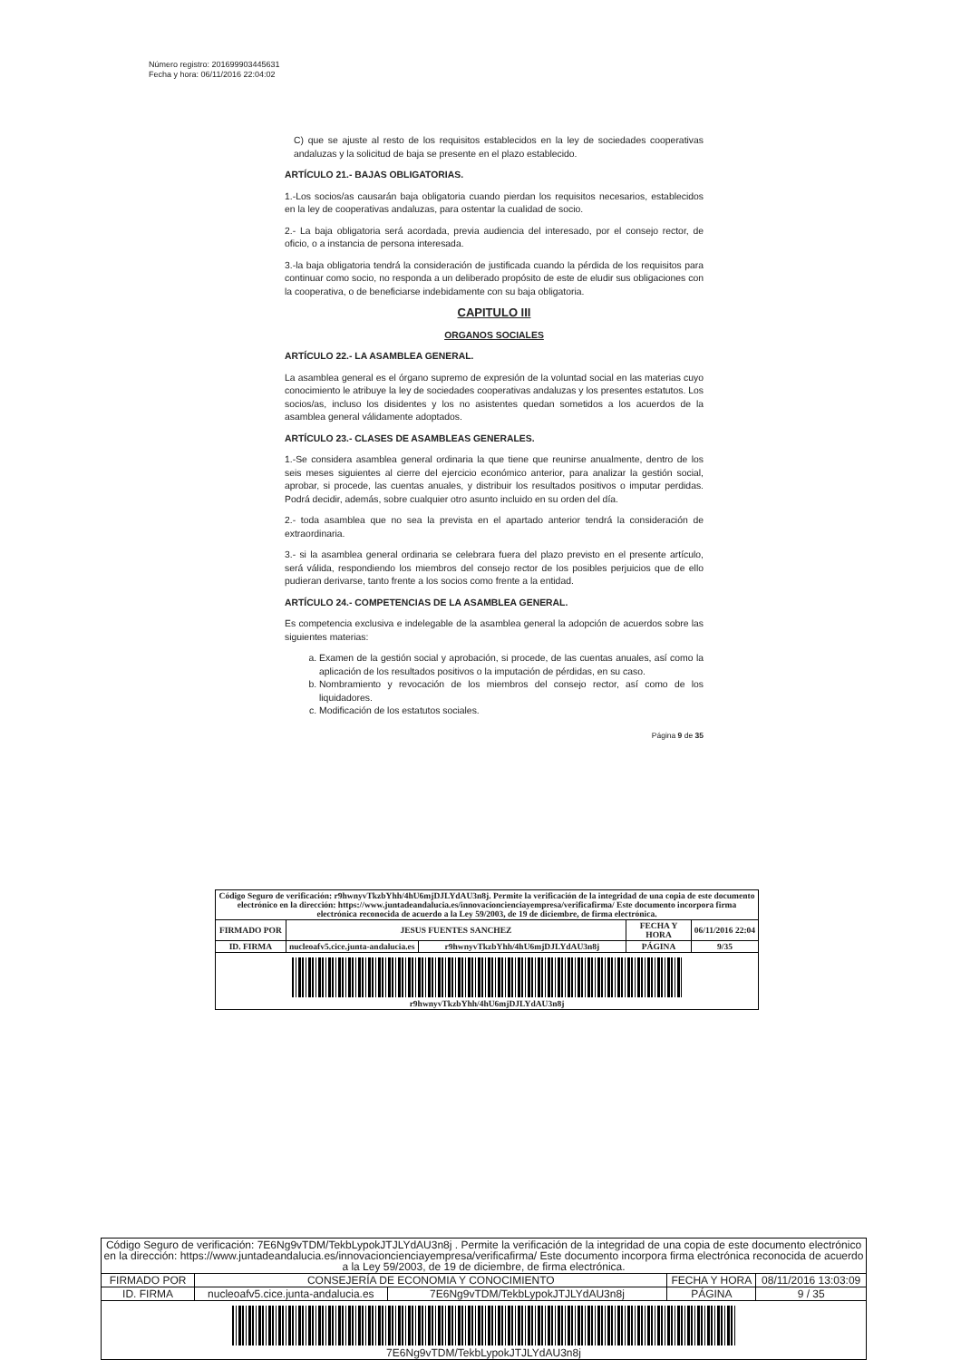Número registro: 201699903445631
Fecha y hora: 06/11/2016 22:04:02
C) que se ajuste al resto de los requisitos establecidos en la ley de sociedades cooperativas andaluzas y la solicitud de baja se presente en el plazo establecido.
ARTÍCULO 21.- BAJAS OBLIGATORIAS.
1.-Los socios/as causarán baja obligatoria cuando pierdan los requisitos necesarios, establecidos en la ley de cooperativas andaluzas, para ostentar la cualidad de socio.
2.- La baja obligatoria será acordada, previa audiencia del interesado, por el consejo rector, de oficio, o a instancia de persona interesada.
3.-la baja obligatoria tendrá la consideración de justificada cuando la pérdida de los requisitos para continuar como socio, no responda a un deliberado propósito de este de eludir sus obligaciones con la cooperativa, o de beneficiarse indebidamente con su baja obligatoria.
CAPITULO III
ORGANOS SOCIALES
ARTÍCULO 22.- LA ASAMBLEA GENERAL.
La asamblea general es el órgano supremo de expresión de la voluntad social en las materias cuyo conocimiento le atribuye la ley de sociedades cooperativas andaluzas y los presentes estatutos. Los socios/as, incluso los disidentes y los no asistentes quedan sometidos a los acuerdos de la asamblea general válidamente adoptados.
ARTÍCULO 23.- CLASES DE ASAMBLEAS GENERALES.
1.-Se considera asamblea general ordinaria la que tiene que reunirse anualmente, dentro de los seis meses siguientes al cierre del ejercicio económico anterior, para analizar la gestión social, aprobar, si procede, las cuentas anuales, y distribuir los resultados positivos o imputar perdidas. Podrá decidir, además, sobre cualquier otro asunto incluido en su orden del día.
2.- toda asamblea que no sea la prevista en el apartado anterior tendrá la consideración de extraordinaria.
3.- si la asamblea general ordinaria se celebrara fuera del plazo previsto en el presente artículo, será válida, respondiendo los miembros del consejo rector de los posibles perjuicios que de ello pudieran derivarse, tanto frente a los socios como frente a la entidad.
ARTÍCULO 24.- COMPETENCIAS DE LA ASAMBLEA GENERAL.
Es competencia exclusiva e indelegable de la asamblea general la adopción de acuerdos sobre las siguientes materias:
a. Examen de la gestión social y aprobación, si procede, de las cuentas anuales, así como la aplicación de los resultados positivos o la imputación de pérdidas, en su caso.
b. Nombramiento y revocación de los miembros del consejo rector, así como de los liquidadores.
c. Modificación de los estatutos sociales.
Página 9 de 35
| Código Seguro de verificación: r9hwnyvTkzbYhh/4hU6mjDJLYdAU3n8j. Permite la verificación de la integridad de una copia de este documento electrónico en la dirección: https://www.juntadeandalucia.es/innovacioncienciayempresa/verificafirma/ Este documento incorpora firma electrónica reconocida de acuerdo a la Ley 59/2003, de 19 de diciembre, de firma electrónica. | | | | |
| FIRMADO POR | JESUS FUENTES SANCHEZ | | FECHA Y HORA | 06/11/2016 22:04 |
| ID. FIRMA | nucleoafv5.cice.junta-andalucia.es | r9hwnyvTkzbYhh/4hU6mjDJLYdAU3n8j | PÁGINA | 9/35 |
| r9hwnyvTkzbYhh/4hU6mjDJLYdAU3n8j | | | | |
| Código Seguro de verificación: 7E6Ng9vTDM/TekbLypokJTJLYdAU3n8j . Permite la verificación de la integridad de una copia de este documento electrónico en la dirección: https://www.juntadeandalucia.es/innovacioncienciayempresa/verificafirma/ Este documento incorpora firma electrónica reconocida de acuerdo a la Ley 59/2003, de 19 de diciembre, de firma electrónica. | | | | |
| FIRMADO POR | CONSEJERÍA DE ECONOMIA Y CONOCIMIENTO | | FECHA Y HORA | 08/11/2016 13:03:09 |
| ID. FIRMA | nucleoafv5.cice.junta-andalucia.es | 7E6Ng9vTDM/TekbLypokJTJLYdAU3n8j | PÁGINA | 9 / 35 |
| 7E6Ng9vTDM/TekbLypokJTJLYdAU3n8j | | | | |